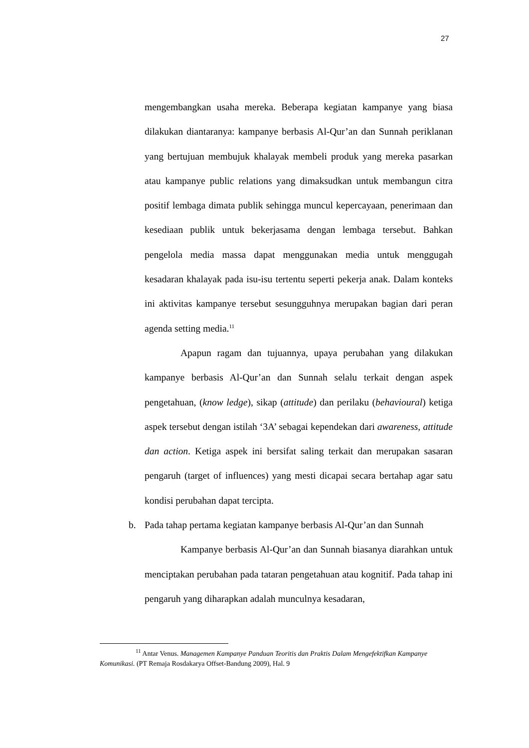27
mengembangkan usaha mereka. Beberapa kegiatan kampanye yang biasa dilakukan diantaranya: kampanye berbasis Al-Qur’an dan Sunnah periklanan yang bertujuan membujuk khalayak membeli produk yang mereka pasarkan atau kampanye public relations yang dimaksudkan untuk membangun citra positif lembaga dimata publik sehingga muncul kepercayaan, penerimaan dan kesediaan publik untuk bekerjasama dengan lembaga tersebut. Bahkan pengelola media massa dapat menggunakan media untuk menggugah kesadaran khalayak pada isu-isu tertentu seperti pekerja anak. Dalam konteks ini aktivitas kampanye tersebut sesungguhnya merupakan bagian dari peran agenda setting media.<sup>11</sup>
Apapun ragam dan tujuannya, upaya perubahan yang dilakukan kampanye berbasis Al-Qur’an dan Sunnah selalu terkait dengan aspek pengetahuan, (know ledge), sikap (attitude) dan perilaku (behavioural) ketiga aspek tersebut dengan istilah ‘3A’ sebagai kependekan dari awareness, attitude dan action. Ketiga aspek ini bersifat saling terkait dan merupakan sasaran pengaruh (target of influences) yang mesti dicapai secara bertahap agar satu kondisi perubahan dapat tercipta.
b. Pada tahap pertama kegiatan kampanye berbasis Al-Qur’an dan Sunnah
Kampanye berbasis Al-Qur’an dan Sunnah biasanya diarahkan untuk menciptakan perubahan pada tataran pengetahuan atau kognitif. Pada tahap ini pengaruh yang diharapkan adalah munculnya kesadaran,
<sup>11</sup> Antar Venus. Managemen Kampanye Panduan Teoritis dan Praktis Dalam Mengefektifkan Kampanye Komunikasi. (PT Remaja Rosdakarya Offset-Bandung 2009), Hal. 9